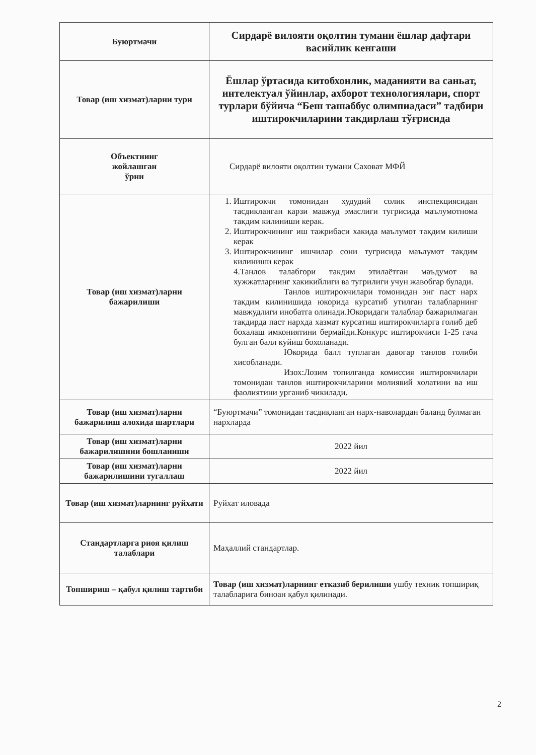| Буюртмачи | Сирдарё вилояти оқолтин тумани ёшлар дафтари васийлик кенгаши |
| Товар (иш хизмат)ларни тури | Ёшлар ўртасида китобхонлик, маданияти ва саньат, интелектуал ўйинлар, ахборот технологиялари, спорт турлари бўйича “Беш ташаббус олимпиадаси” тадбири иштирокчиларини такдирлаш тўғрисида |
| Объектнинг жойлашган ўрни | Сирдарё вилояти оқолтин тумани Саховат МФЙ |
| Товар (иш хизмат)ларни бажарилиши | 1. Иштирокчи томонидан худудий солик инспекциясидан тасдикланган карзи мавжуд эмаслиги тугрисида маълумотнома такдим килиниши керак. 2. Иштирокчининг иш тажрибаси хакида маълумот такдим килиши керак 3. Иштирокчининг ишчилар сони тугрисида маълумот такдим килиниши керак 4.Танлов талабгори такдим этилаётган маъдумот ва хужжатларнинг хакикийлиги ва тугрилиги учун жавобгар булади. Танлов иштирокчилари томонидан энг паст нарх такдим килинишида юкорида курсатиб утилган талабларнинг мавжудлиги инобатга олинади.Юкоридаги талаблар бажарилмаган такдирда паст нархда хазмат курсатиш иштирокчиларга голиб деб бохалаш имкониятини бермайди.Конкурс иштирокчиси 1-25 гача булган балл куйиш бохоланади. Юкорида балл туплаган давогар танлов голиби хисобланади. Изох:Лозим топилганда комиссия иштирокчилари томонидан танлов иштирокчиларини молиявий холатини ва иш фаолиятини урганиб чикилади. |
| Товар (иш хизмат)ларни бажарилиш алохида шартлари | “Буюртмачи” томонидан тасдиқланган нарх-наволардан баланд булмаган нархларда |
| Товар (иш хизмат)ларни бажарилишнни бошланиши | 2022 йил |
| Товар (иш хизмат)ларни бажарилишини тугаллаш | 2022 йил |
| Товар (иш хизмат)ларнинг руйхати | Руйхат иловада |
| Стандартларга риоя қилиш талаблари | Маҳаллий стандартлар. |
| Топшириш – қабул қилиш тартиби | Товар (иш хизмат)ларнинг етказиб берилиши ушбу техник топшириқ талабларига биноан қабул қилинади. |
2